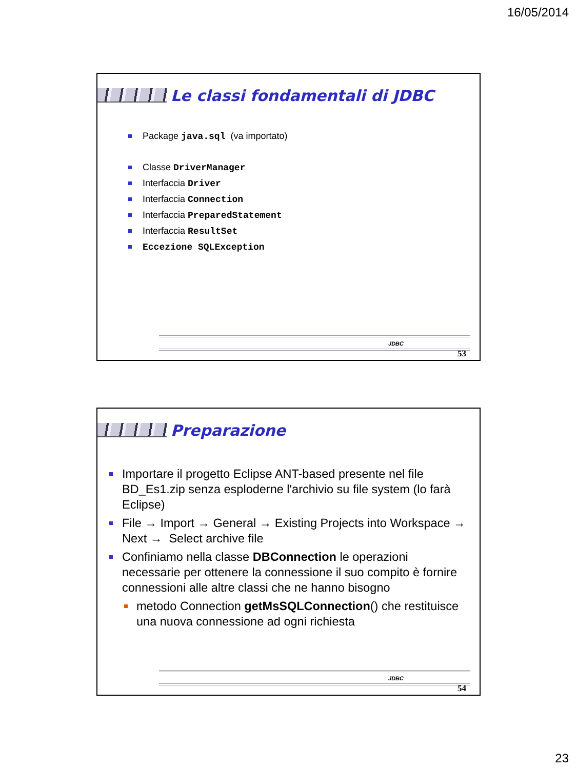16/05/2014
Le classi fondamentali di JDBC
Package java.sql (va importato)
Classe DriverManager
Interfaccia Driver
Interfaccia Connection
Interfaccia PreparedStatement
Interfaccia ResultSet
Eccezione SQLException
JDBC
53
Preparazione
Importare il progetto Eclipse ANT-based presente nel file BD_Es1.zip senza esploderne l'archivio su file system (lo farà Eclipse)
File → Import → General → Existing Projects into Workspace → Next → Select archive file
Confiniamo nella classe DBConnection le operazioni necessarie per ottenere la connessione il suo compito è fornire connessioni alle altre classi che ne hanno bisogno
metodo Connection getMsSQLConnection() che restituisce una nuova connessione ad ogni richiesta
JDBC
54
23